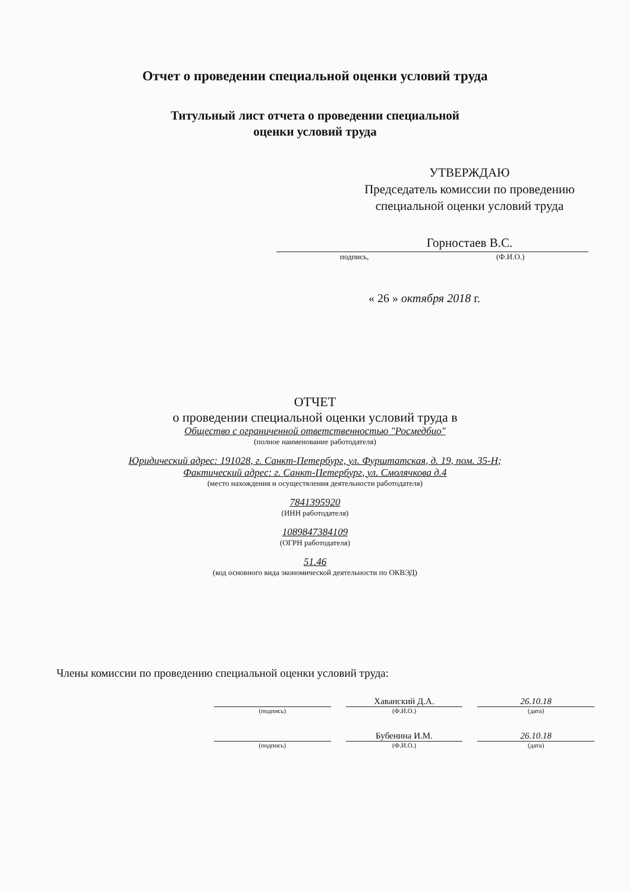Отчет о проведении специальной оценки условий труда
Титульный лист отчета о проведении специальной
оценки условий труда
УТВЕРЖДАЮ
Председатель комиссии по проведению специальной оценки условий труда
Горностаев В.С.
подпись, (Ф.И.О.)
« 26 » октября 2018 г.
ОТЧЕТ
о проведении специальной оценки условий труда в
Общество с ограниченной ответственностью "Росмедбио"
(полное наименование работодателя)
Юридический адрес: 191028, г. Санкт-Петербург, ул. Фурштатская, д. 19, пом. 35-Н;
Фактический адрес: г. Санкт-Петербург, ул. Смолячкова д.4
(место нахождения и осуществления деятельности работодателя)
7841395920
(ИНН работодателя)
1089847384109
(ОГРН работодателя)
51.46
(код основного вида экономической деятельности по ОКВЭД)
Члены комиссии по проведению специальной оценки условий труда:
Хаванский Д.А. 26.10.18
(подпись) (Ф.И.О.) (дата)
Бубенина И.М. 26.10.18
(подпись) (Ф.И.О.) (дата)